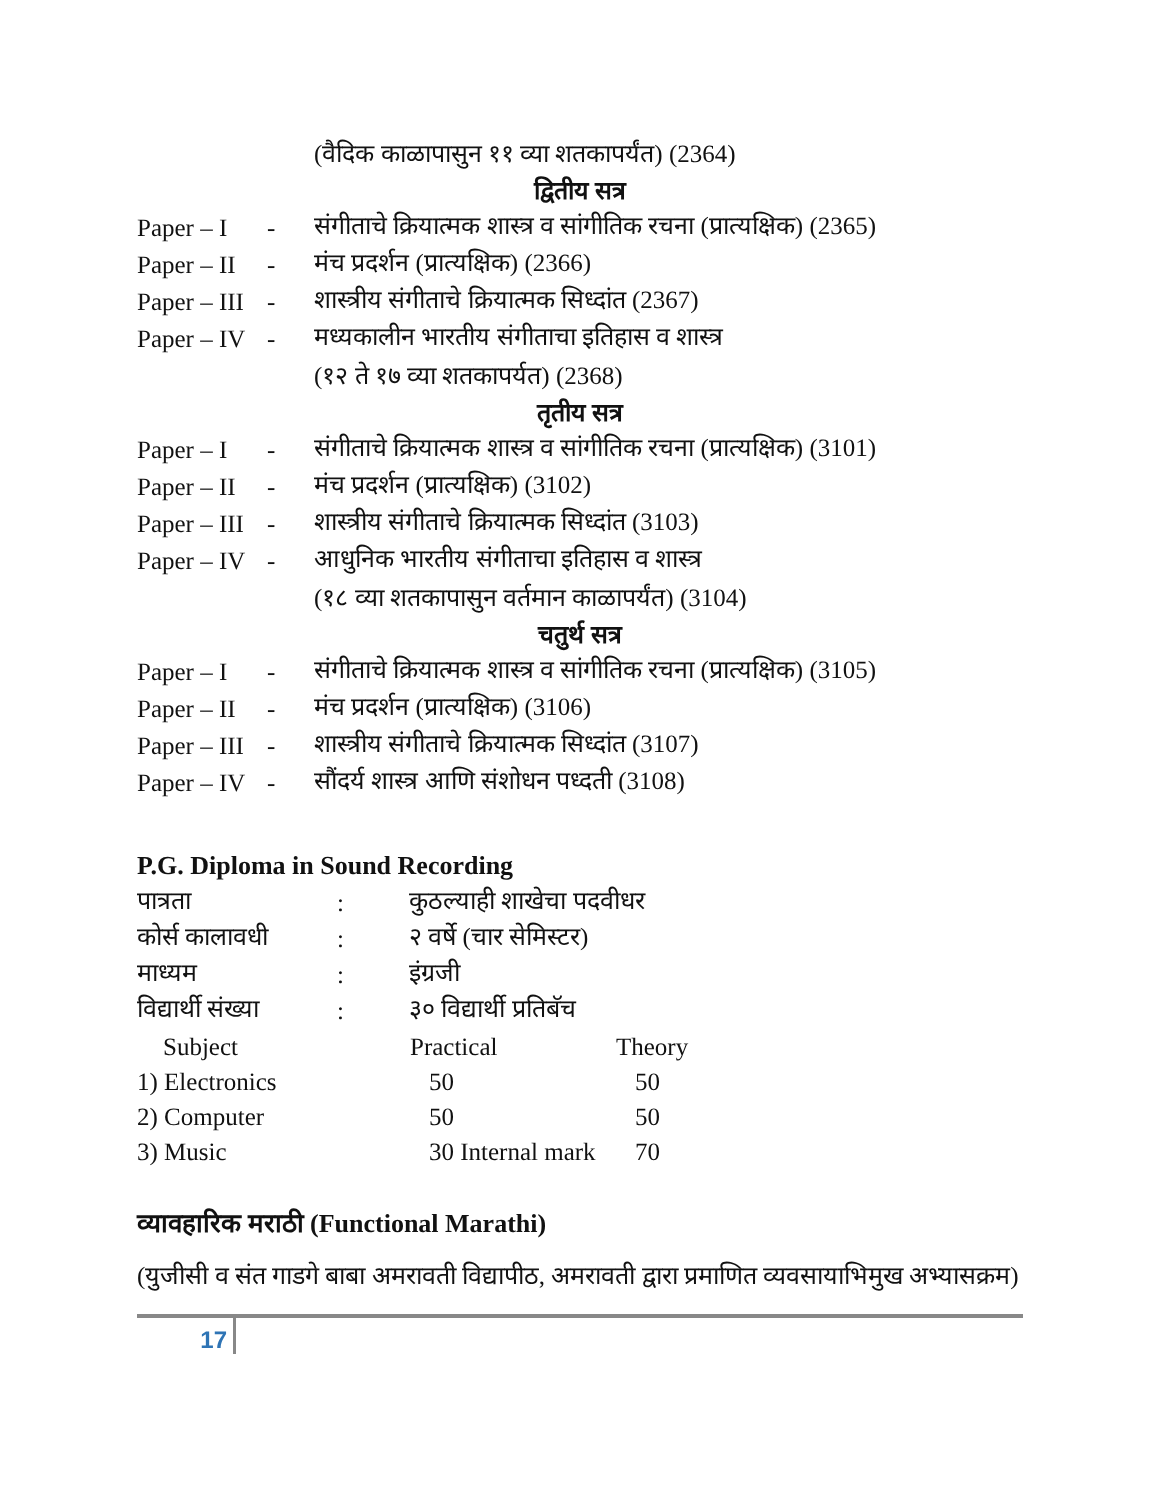(वैदिक काळापासुन ११ व्या शतकापर्यंत) (2364)
द्वितीय सत्र
Paper – I - संगीताचे क्रियात्मक शास्त्र व सांगीतिक रचना (प्रात्यक्षिक) (2365)
Paper – II - मंच प्रदर्शन (प्रात्यक्षिक) (2366)
Paper – III - शास्त्रीय संगीताचे क्रियात्मक सिध्दांत (2367)
Paper – IV - मध्यकालीन भारतीय संगीताचा इतिहास व शास्त्र
(१२ ते १७ व्या शतकापर्यत) (2368)
तृतीय सत्र
Paper – I - संगीताचे क्रियात्मक शास्त्र व सांगीतिक रचना (प्रात्यक्षिक) (3101)
Paper – II - मंच प्रदर्शन (प्रात्यक्षिक) (3102)
Paper – III - शास्त्रीय संगीताचे क्रियात्मक सिध्दांत (3103)
Paper – IV - आधुनिक भारतीय संगीताचा इतिहास व शास्त्र
(१८ व्या शतकापासुन वर्तमान काळापर्यंत) (3104)
चतुर्थ सत्र
Paper – I - संगीताचे क्रियात्मक शास्त्र व सांगीतिक रचना (प्रात्यक्षिक) (3105)
Paper – II - मंच प्रदर्शन (प्रात्यक्षिक) (3106)
Paper – III - शास्त्रीय संगीताचे क्रियात्मक सिध्दांत (3107)
Paper – IV - सौंदर्य शास्त्र आणि संशोधन पध्दती (3108)
P.G. Diploma in Sound Recording
| पात्रता | : | कुठल्याही शाखेचा पदवीधर | |
| कोर्स कालावधी | : | २ वर्षे (चार सेमिस्टर) | |
| माध्यम | : | इंग्रजी | |
| विद्यार्थी संख्या | : | ३० विद्यार्थी प्रतिबॅच | |
| Subject | | Practical | Theory |
| 1) Electronics | | 50 | 50 |
| 2) Computer | | 50 | 50 |
| 3) Music | | 30 Internal mark | 70 |
व्यावहारिक मराठी (Functional Marathi)
(युजीसी व संत गाडगे बाबा अमरावती विद्यापीठ, अमरावती द्वारा प्रमाणित व्यवसायाभिमुख अभ्यासक्रम)
17